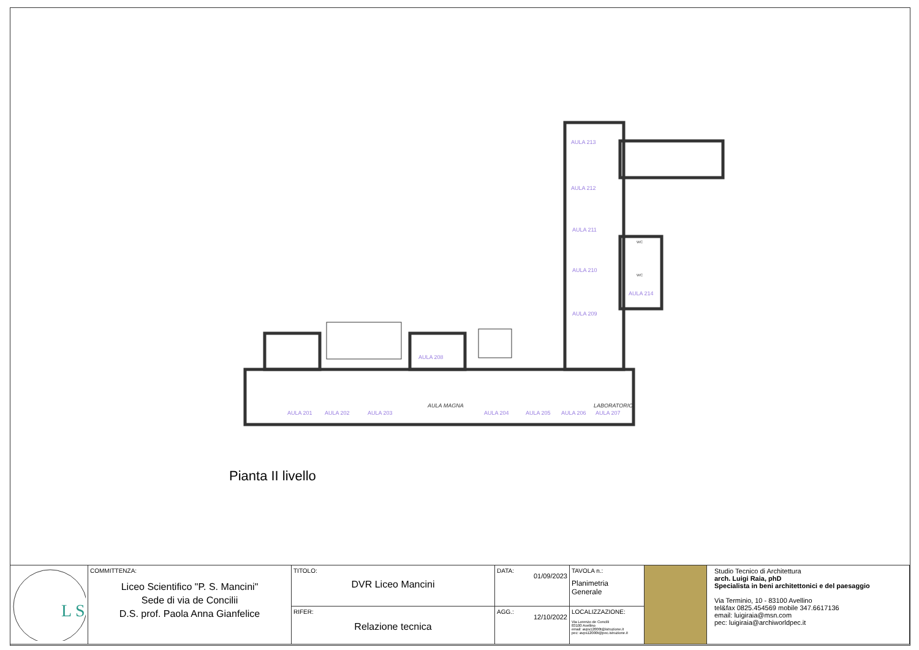AULA 213
AULA 212
AULA 211
AULA 210
AULA 209
AULA 214
AULA 208
AULA 201 AULA 202 AULA 203
AULA MAGNA
AULA 204 AULA 205 AULA 206
LABORATORIO
AULA 207
WC
WC
Pianta II livello
| L S | COMMITTENZA: Liceo Scientifico "P. S. Mancini" Sede di via de Concilii D.S. prof. Paola Anna Gianfelice | TITOLO: DVR Liceo Mancini | DATA: 01/09/2023 | TAVOLA n.: Planimetria Generale | | Studio Tecnico di Architettura arch. Luigi Raia, phD Specialista in beni architettonici e del paesaggio Via Terminio, 10 - 83100 Avellino tel&fax 0825.454569 mobile 347.6617136 email: luigiraia@msn.com pec: luigiraia@archiworldpec.it |
| | | RIFER: Relazione tecnica | AGG.: 12/10/2022 | LOCALIZZAZIONE: Via Lorenzo de Concilii 83100 Avellino email: avps12000t@istruzione.it pec: avps12000t@pec.istruzione.it | | |